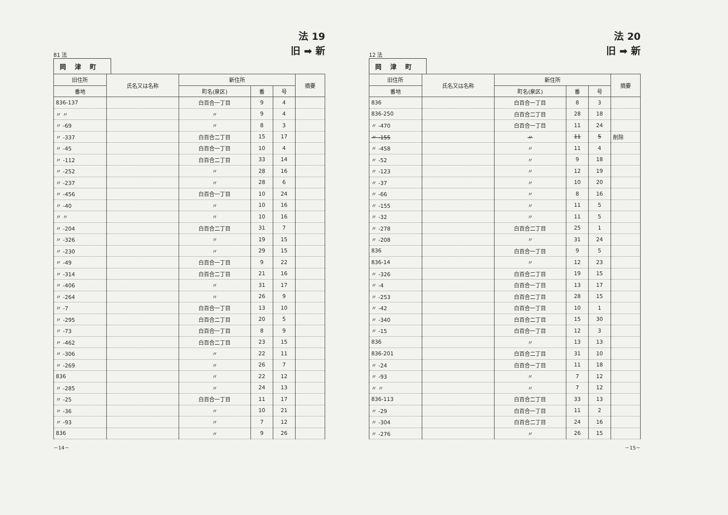81 法
法 19
旧 ➡ 新
岡津町
| 旧住所 | 氏名又は名称 | 新住所 | | | 摘要 |
| --- | --- | --- | --- | --- | --- |
| 番地 | | 町名(泉区) | 番 | 号 | |
| 836-137 | | 白百合一丁目 | 9 | 4 | |
| 〃 〃 | | 〃 | 9 | 4 | |
| 〃 -69 | | 〃 | 8 | 3 | |
| 〃 -337 | | 白百合二丁目 | 15 | 17 | |
| 〃 -45 | | 白百合一丁目 | 10 | 4 | |
| 〃 -112 | | 白百合二丁目 | 33 | 14 | |
| 〃 -252 | | 〃 | 28 | 16 | |
| 〃 -237 | | 〃 | 28 | 6 | |
| 〃 -456 | | 白百合一丁目 | 10 | 24 | |
| 〃 -40 | | 〃 | 10 | 16 | |
| 〃 〃 | | 〃 | 10 | 16 | |
| 〃 -204 | | 白百合二丁目 | 31 | 7 | |
| 〃 -326 | | 〃 | 19 | 15 | |
| 〃 -230 | | 〃 | 29 | 15 | |
| 〃 -49 | | 白百合一丁目 | 9 | 22 | |
| 〃 -314 | | 白百合二丁目 | 21 | 16 | |
| 〃 -406 | | 〃 | 31 | 17 | |
| 〃 -264 | | 〃 | 26 | 9 | |
| 〃 -7 | | 白百合一丁目 | 13 | 10 | |
| 〃 -295 | | 白百合二丁目 | 20 | 5 | |
| 〃 -73 | | 白百合一丁目 | 8 | 9 | |
| 〃 -462 | | 白百合二丁目 | 23 | 15 | |
| 〃 -306 | | 〃 | 22 | 11 | |
| 〃 -269 | | 〃 | 26 | 7 | |
| 836 | | 〃 | 22 | 12 | |
| 〃 -285 | | 〃 | 24 | 13 | |
| 〃 -25 | | 白百合一丁目 | 11 | 17 | |
| 〃 -36 | | 〃 | 10 | 21 | |
| 〃 -93 | | 〃 | 7 | 12 | |
| 836 | | 〃 | 9 | 26 | |
－14－
12 法
法 20
旧 ➡ 新
岡津町
| 旧住所 | 氏名又は名称 | 新住所 | | | 摘要 |
| --- | --- | --- | --- | --- | --- |
| 番地 | | 町名(泉区) | 番 | 号 | |
| 836 | | 白百合一丁目 | 8 | 3 | |
| 836-250 | | 白百合二丁目 | 28 | 18 | |
| 〃 -470 | | 白百合一丁目 | 11 | 24 | |
| 〃 -155 | | 〃 | 11 | 5 | 削除 |
| 〃 -458 | | 〃 | 11 | 4 | |
| 〃 -52 | | 〃 | 9 | 18 | |
| 〃 -123 | | 〃 | 12 | 19 | |
| 〃 -37 | | 〃 | 10 | 20 | |
| 〃 -66 | | 〃 | 8 | 16 | |
| 〃 -155 | | 〃 | 11 | 5 | |
| 〃 -32 | | 〃 | 11 | 5 | |
| 〃 -278 | | 白百合二丁目 | 25 | 1 | |
| 〃 -208 | | 〃 | 31 | 24 | |
| 836 | | 白百合一丁目 | 9 | 5 | |
| 836-14 | | 〃 | 12 | 23 | |
| 〃 -326 | | 白百合二丁目 | 19 | 15 | |
| 〃 -4 | | 白百合一丁目 | 13 | 17 | |
| 〃 -253 | | 白百合二丁目 | 28 | 15 | |
| 〃 -42 | | 白百合一丁目 | 10 | 1 | |
| 〃 -340 | | 白百合二丁目 | 15 | 30 | |
| 〃 -15 | | 白百合一丁目 | 12 | 3 | |
| 836 | | 〃 | 13 | 13 | |
| 836-201 | | 白百合二丁目 | 31 | 10 | |
| 〃 -24 | | 白百合一丁目 | 11 | 18 | |
| 〃 -93 | | 〃 | 7 | 12 | |
| 〃 〃 | | 〃 | 7 | 12 | |
| 836-113 | | 白百合二丁目 | 33 | 13 | |
| 〃 -29 | | 白百合一丁目 | 11 | 2 | |
| 〃 -304 | | 白百合二丁目 | 24 | 16 | |
| 〃 -276 | | 〃 | 26 | 15 | |
－15－